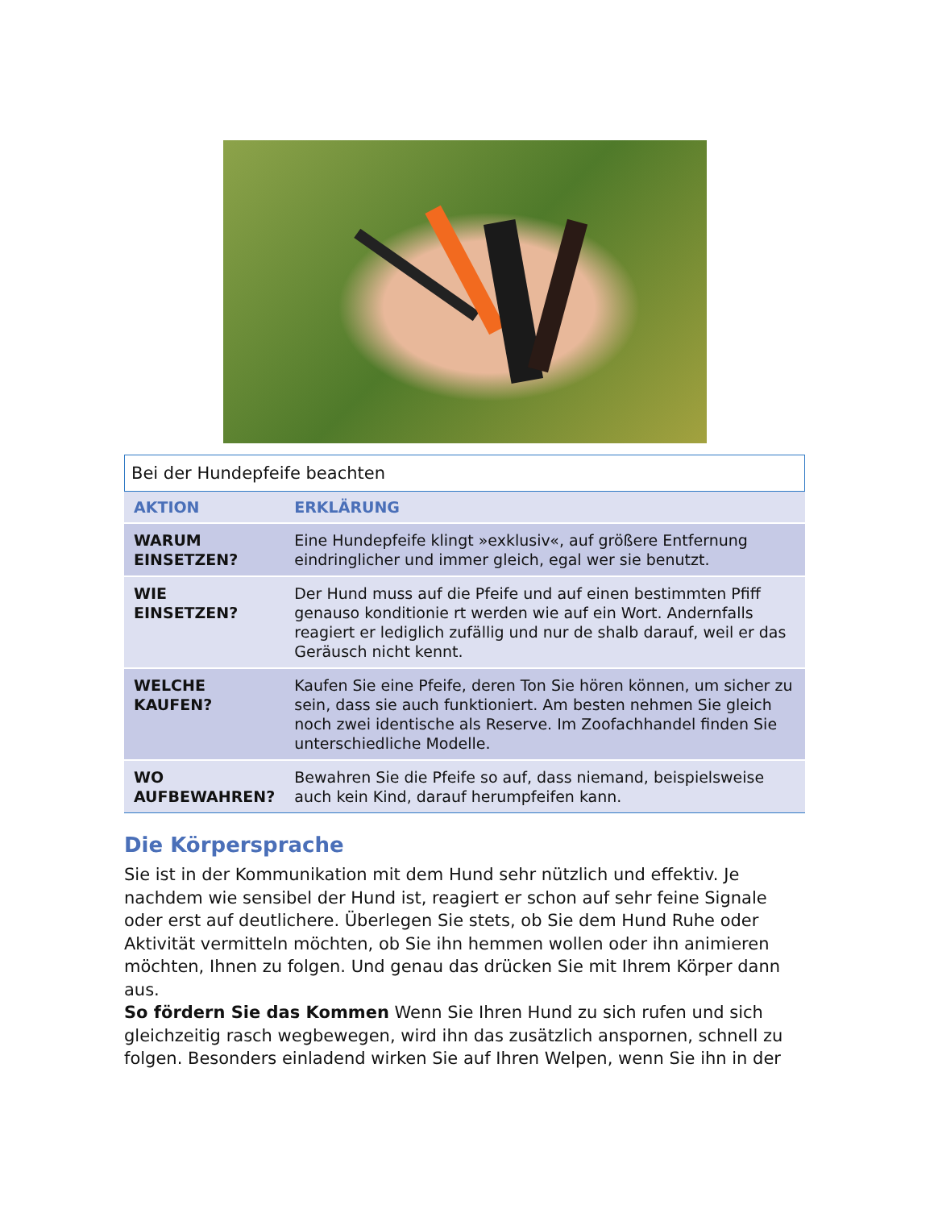Bei der Hundepfeife beachten
| AKTION | ERKLÄRUNG |
| --- | --- |
| WARUM EINSETZEN? | Eine Hundepfeife klingt »exklusiv«, auf größere Entfernung eindringlicher und immer gleich, egal wer sie benutzt. |
| WIE EINSETZEN? | Der Hund muss auf die Pfeife und auf einen bestimmten Pfiff genauso konditionie rt werden wie auf ein Wort. Andernfalls reagiert er lediglich zufällig und nur de shalb darauf, weil er das Geräusch nicht kennt. |
| WELCHE KAUFEN? | Kaufen Sie eine Pfeife, deren Ton Sie hören können, um sicher zu sein, dass sie auch funktioniert. Am besten nehmen Sie gleich noch zwei identische als Reserve. Im Zoofachhandel finden Sie unterschiedliche Modelle. |
| WO AUFBEWAHREN? | Bewahren Sie die Pfeife so auf, dass niemand, beispielsweise auch kein Kind, darauf herumpfeifen kann. |
Die Körpersprache
Sie ist in der Kommunikation mit dem Hund sehr nützlich und effektiv. Je nachdem wie sensibel der Hund ist, reagiert er schon auf sehr feine Signale oder erst auf deutlichere. Überlegen Sie stets, ob Sie dem Hund Ruhe oder Aktivität vermitteln möchten, ob Sie ihn hemmen wollen oder ihn animieren möchten, Ihnen zu folgen. Und genau das drücken Sie mit Ihrem Körper dann aus.
So fördern Sie das Kommen Wenn Sie Ihren Hund zu sich rufen und sich gleichzeitig rasch wegbewegen, wird ihn das zusätzlich anspornen, schnell zu folgen. Besonders einladend wirken Sie auf Ihren Welpen, wenn Sie ihn in der